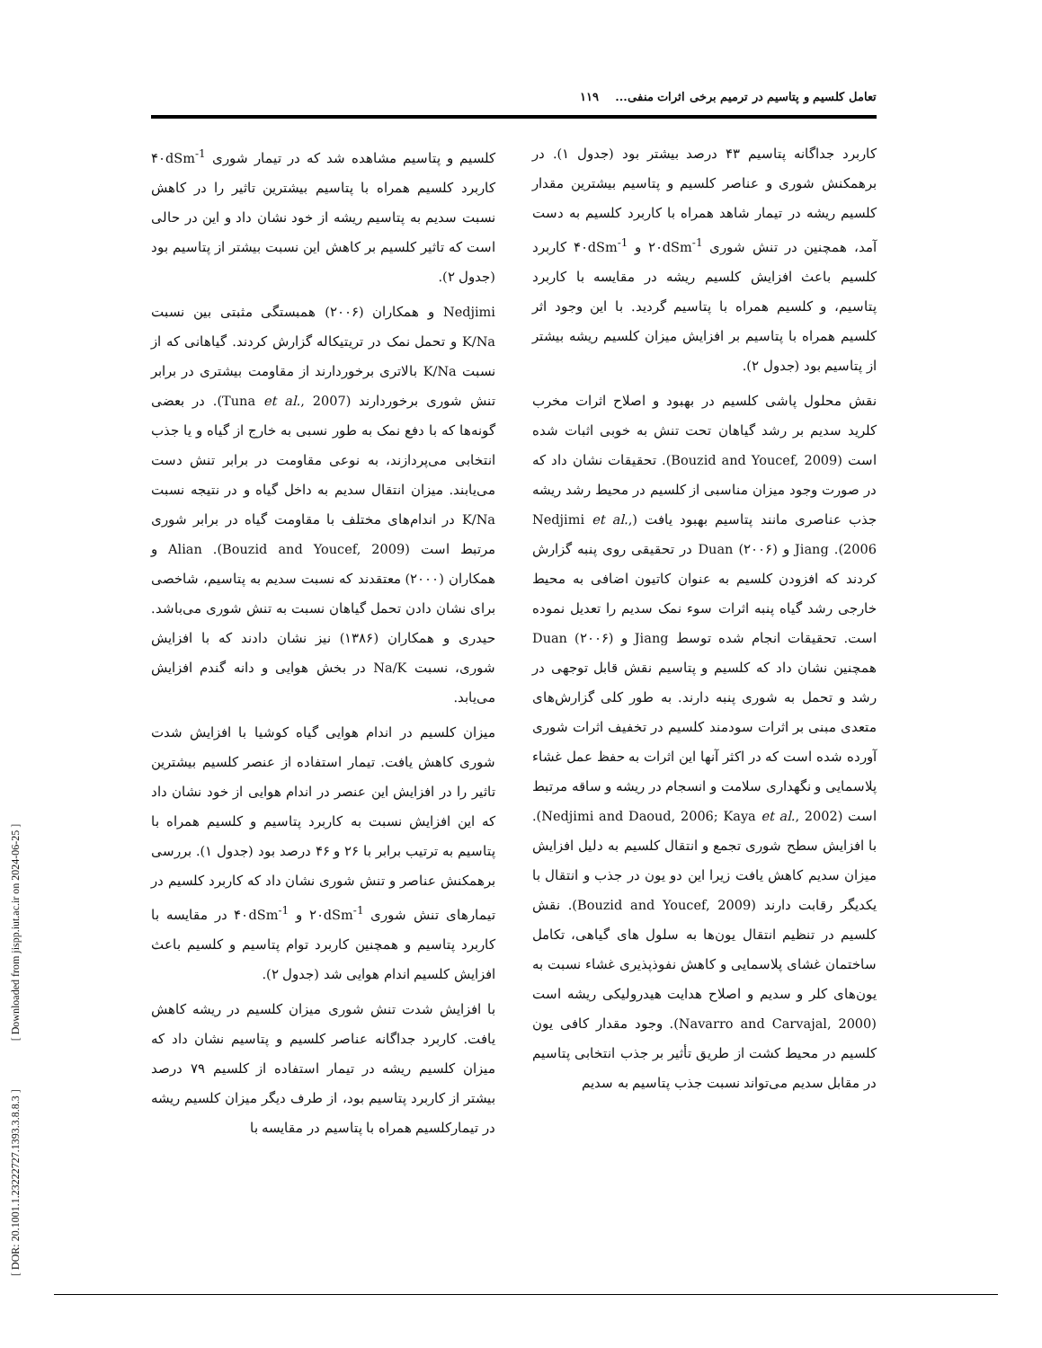تعامل کلسیم و پتاسیم در ترمیم برخی اثرات منفی... ۱۱۹
کلسیم و پتاسیم مشاهده شد که در تیمار شوری ۴۰dSm<sup>-1</sup> کاربرد کلسیم همراه با پتاسیم بیشترین تاثیر را در کاهش نسبت سدیم به پتاسیم ریشه از خود نشان داد و این در حالی است که تاثیر کلسیم بر کاهش این نسبت بیشتر از پتاسیم بود (جدول ۲).
Nedjimi و همکاران (۲۰۰۶) همبستگی مثبتی بین نسبت K/Na و تحمل نمک در تریتیکاله گزارش کردند. گیاهانی که از نسبت K/Na بالاتری برخوردارند از مقاومت بیشتری در برابر تنش شوری برخوردارند (Tuna et al., 2007). در بعضی گونه‌ها که با دفع نمک به طور نسبی به خارج از گیاه و یا جذب انتخابی می‌پردازند، به نوعی مقاومت در برابر تنش دست می‌یابند. میزان انتقال سدیم به داخل گیاه و در نتیجه نسبت K/Na در اندام‌های مختلف با مقاومت گیاه در برابر شوری مرتبط است (Bouzid and Youcef, 2009). Alian و همکاران (۲۰۰۰) معتقدند که نسبت سدیم به پتاسیم، شاخصی برای نشان دادن تحمل گیاهان نسبت به تنش شوری می‌باشد. حیدری و همکاران (۱۳۸۶) نیز نشان دادند که با افزایش شوری، نسبت Na/K در بخش هوایی و دانه گندم افزایش می‌یابد.
میزان کلسیم در اندام هوایی گیاه کوشیا با افزایش شدت شوری کاهش یافت. تیمار استفاده از عنصر کلسیم بیشترین تاثیر را در افزایش این عنصر در اندام هوایی از خود نشان داد که این افزایش نسبت به کاربرد پتاسیم و کلسیم همراه با پتاسیم به ترتیب برابر با ۲۶ و ۴۶ درصد بود (جدول ۱). بررسی برهمکنش عناصر و تنش شوری نشان داد که کاربرد کلسیم در تیمارهای تنش شوری ۲۰dSm<sup>-1</sup> و ۴۰dSm<sup>-1</sup> در مقایسه با کاربرد پتاسیم و همچنین کاربرد توام پتاسیم و کلسیم باعث افزایش کلسیم اندام هوایی شد (جدول ۲).
با افزایش شدت تنش شوری میزان کلسیم در ریشه کاهش یافت. کاربرد جداگانه عناصر کلسیم و پتاسیم نشان داد که میزان کلسیم ریشه در تیمار استفاده از کلسیم ۷۹ درصد بیشتر از کاربرد پتاسیم بود، از طرف دیگر میزان کلسیم ریشه در تیمارکلسیم همراه با پتاسیم در مقایسه با
کاربرد جداگانه پتاسیم ۴۳ درصد بیشتر بود (جدول ۱). در برهمکنش شوری و عناصر کلسیم و پتاسیم بیشترین مقدار کلسیم ریشه در تیمار شاهد همراه با کاربرد کلسیم به دست آمد، همچنین در تنش شوری ۲۰dSm<sup>-1</sup> و ۴۰dSm<sup>-1</sup> کاربرد کلسیم باعث افزایش کلسیم ریشه در مقایسه با کاربرد پتاسیم، و کلسیم همراه با پتاسیم گردید. با این وجود اثر کلسیم همراه با پتاسیم بر افزایش میزان کلسیم ریشه بیشتر از پتاسیم بود (جدول ۲).
نقش محلول پاشی کلسیم در بهبود و اصلاح اثرات مخرب کلرید سدیم بر رشد گیاهان تحت تنش به خوبی اثبات شده است (Bouzid and Youcef, 2009). تحقیقات نشان داد که در صورت وجود میزان مناسبی از کلسیم در محیط رشد ریشه جذب عناصری مانند پتاسیم بهبود یافت (Nedjimi et al., 2006). Jiang و Duan (۲۰۰۶) در تحقیقی روی پنبه گزارش کردند که افزودن کلسیم به عنوان کاتیون اضافی به محیط خارجی رشد گیاه پنبه اثرات سوء نمک سدیم را تعدیل نموده است. تحقیقات انجام شده توسط Jiang و Duan (۲۰۰۶) همچنین نشان داد که کلسیم و پتاسیم نقش قابل توجهی در رشد و تحمل به شوری پنبه دارند. به طور کلی گزارش‌های متعدی مبنی بر اثرات سودمند کلسیم در تخفیف اثرات شوری آورده شده است که در اکثر آنها این اثرات به حفظ عمل غشاء پلاسمایی و نگهداری سلامت و انسجام در ریشه و ساقه مرتبط است (Nedjimi and Daoud, 2006; Kaya et al., 2002). با افزایش سطح شوری تجمع و انتقال کلسیم به دلیل افزایش میزان سدیم کاهش یافت زیرا این دو یون در جذب و انتقال با یکدیگر رقابت دارند (Bouzid and Youcef, 2009). نقش کلسیم در تنظیم انتقال یون‌ها به سلول های گیاهی، تکامل ساختمان غشای پلاسمایی و کاهش نفوذپذیری غشاء نسبت به یون‌های کلر و سدیم و اصلاح هدایت هیدرولیکی ریشه است (Navarro and Carvajal, 2000). وجود مقدار کافی یون کلسیم در محیط کشت از طریق تأثیر بر جذب انتخابی پتاسیم در مقابل سدیم می‌تواند نسبت جذب پتاسیم به سدیم
[ DOR: 20.1001.1.23222727.1393.3.8.8.3 ] [ Downloaded from jispp.iut.ac.ir on 2024-06-25 ]